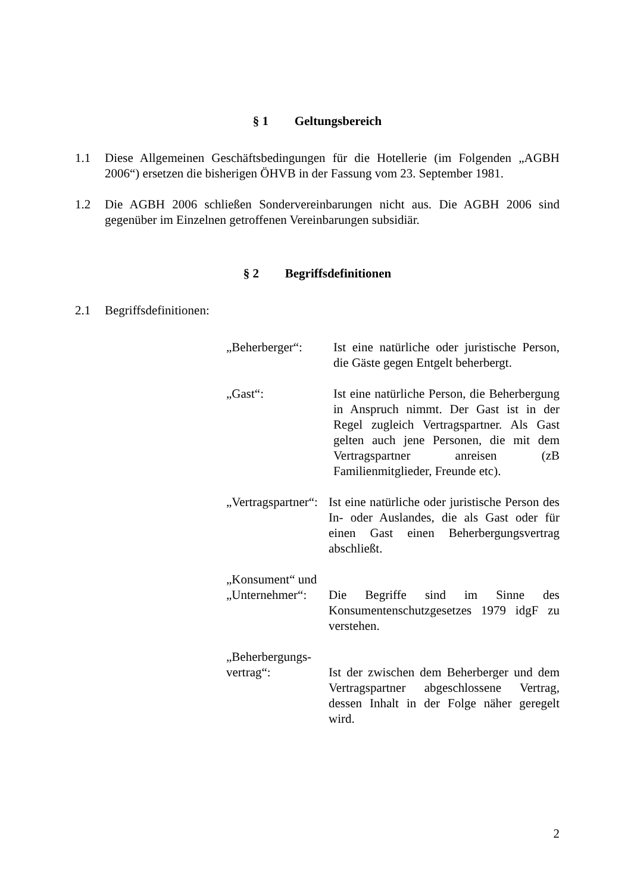§ 1 Geltungsbereich
1.1 Diese Allgemeinen Geschäftsbedingungen für die Hotellerie (im Folgenden „AGBH 2006“) ersetzen die bisherigen ÖHVB in der Fassung vom 23. September 1981.
1.2 Die AGBH 2006 schließen Sondervereinbarungen nicht aus. Die AGBH 2006 sind gegenüber im Einzelnen getroffenen Vereinbarungen subsidiär.
§ 2 Begriffsdefinitionen
2.1 Begriffsdefinitionen:
„Beherberger“: Ist eine natürliche oder juristische Person, die Gäste gegen Entgelt beherbergt.
„Gast“: Ist eine natürliche Person, die Beherbergung in Anspruch nimmt. Der Gast ist in der Regel zugleich Vertragspartner. Als Gast gelten auch jene Personen, die mit dem Vertragspartner anreisen (zB Familienmitglieder, Freunde etc).
„Vertragspartner“:
Ist eine natürliche oder juristische Person des In- oder Auslandes, die als Gast oder für einen Gast einen Beherbergungsvertrag abschließt.
„Konsument“ und
„Unternehmer“:
Die Begriffe sind im Sinne des Konsumentenschutzgesetzes 1979 idgF zu verstehen.
„Beherbergungs-
vertrag“:
Ist der zwischen dem Beherberger und dem Vertragspartner abgeschlossene Vertrag, dessen Inhalt in der Folge näher geregelt wird.
2